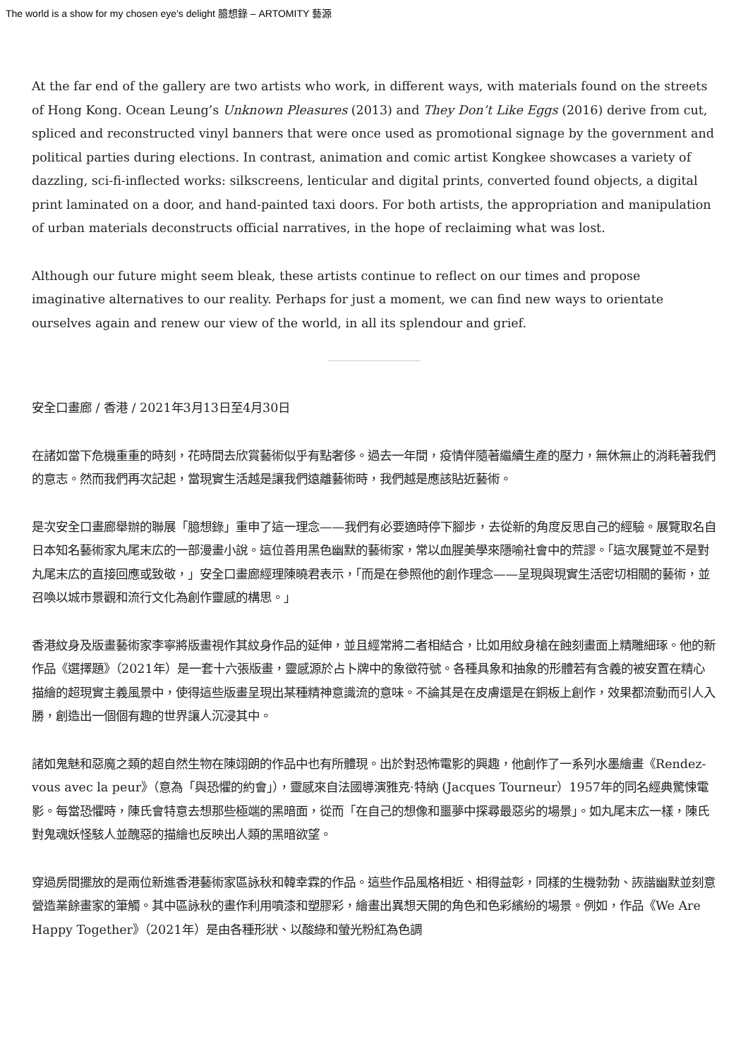The world is a show for my chosen eye’s delight 臆想錄 – ARTOMITY 藝源
At the far end of the gallery are two artists who work, in different ways, with materials found on the streets of Hong Kong. Ocean Leung’s Unknown Pleasures (2013) and They Don’t Like Eggs (2016) derive from cut, spliced and reconstructed vinyl banners that were once used as promotional signage by the government and political parties during elections. In contrast, animation and comic artist Kongkee showcases a variety of dazzling, sci-fi-inflected works: silkscreens, lenticular and digital prints, converted found objects, a digital print laminated on a door, and hand-painted taxi doors. For both artists, the appropriation and manipulation of urban materials deconstructs official narratives, in the hope of reclaiming what was lost.
Although our future might seem bleak, these artists continue to reflect on our times and propose imaginative alternatives to our reality. Perhaps for just a moment, we can find new ways to orientate ourselves again and renew our view of the world, in all its splendour and grief.
安全口畫廊 / 香港 / 2021年3月13日至4月30日
在諸如當下危機重重的時刻，花時間去欣賞藝術似乎有點奢侈。過去一年間，疫情伴隨著繼續生產的壓力，無休無止的消耗著我們的意志。然而我們再次記起，當現實生活越是讓我們遠離藝術時，我們越是應該貼近藝術。
是次安全口畫廊舉辦的聯展「臆想錄」重申了這一理念——我們有必要適時停下腳步，去從新的角度反思自己的經驗。展覽取名自日本知名藝術家丸尾末広的一部漫畫小說。這位善用黑色幽默的藝術家，常以血腥美學來隱喻社會中的荒謬。「這次展覽並不是對丸尾末広的直接回應或致敬，」安全口畫廊經理陳曉君表示，「而是在參照他的創作理念——呈現與現實生活密切相關的藝術，並召喚以城市景觀和流行文化為創作靈感的構思。」
香港紋身及版畫藝術家李寧將版畫視作其紋身作品的延伸，並且經常將二者相結合，比如用紋身槍在蝕刻畫面上精雕細琢。他的新作品《選擇題》（2021年）是一套十六張版畫，靈感源於占卜牌中的象徵符號。各種具象和抽象的形體若有含義的被安置在精心描繪的超現實主義風景中，使得這些版畫呈現出某種精神意識流的意味。不論其是在皮膚還是在銅板上創作，效果都流動而引人入勝，創造出一個個有趣的世界讓人沉浸其中。
諸如鬼魅和惡魔之類的超自然生物在陳翊朗的作品中也有所體現。出於對恐怖電影的興趣，他創作了一系列水墨繪畫《Rendez-vous avec la peur》（意為「與恐懼的約會」），靈感來自法國導演雅克·特納 (Jacques Tourneur）1957年的同名經典驚悚電影。每當恐懼時，陳氏會特意去想那些極端的黑暗面，從而「在自己的想像和噩夢中探尋最惡劣的場景」。如丸尾末広一樣，陳氏對鬼魂妖怪駭人並醜惡的描繪也反映出人類的黑暗欲望。
穿過房間擺放的是兩位新進香港藝術家區詠秋和韓幸霖的作品。這些作品風格相近、相得益彰，同樣的生機勃勃、詼諧幽默並刻意營造業餘畫家的筆觸。其中區詠秋的畫作利用噴漆和塑膠彩，繪畫出異想天開的角色和色彩繽紛的場景。例如，作品《We Are Happy Together》（2021年）是由各種形狀、以酸綠和螢光粉紅為色調